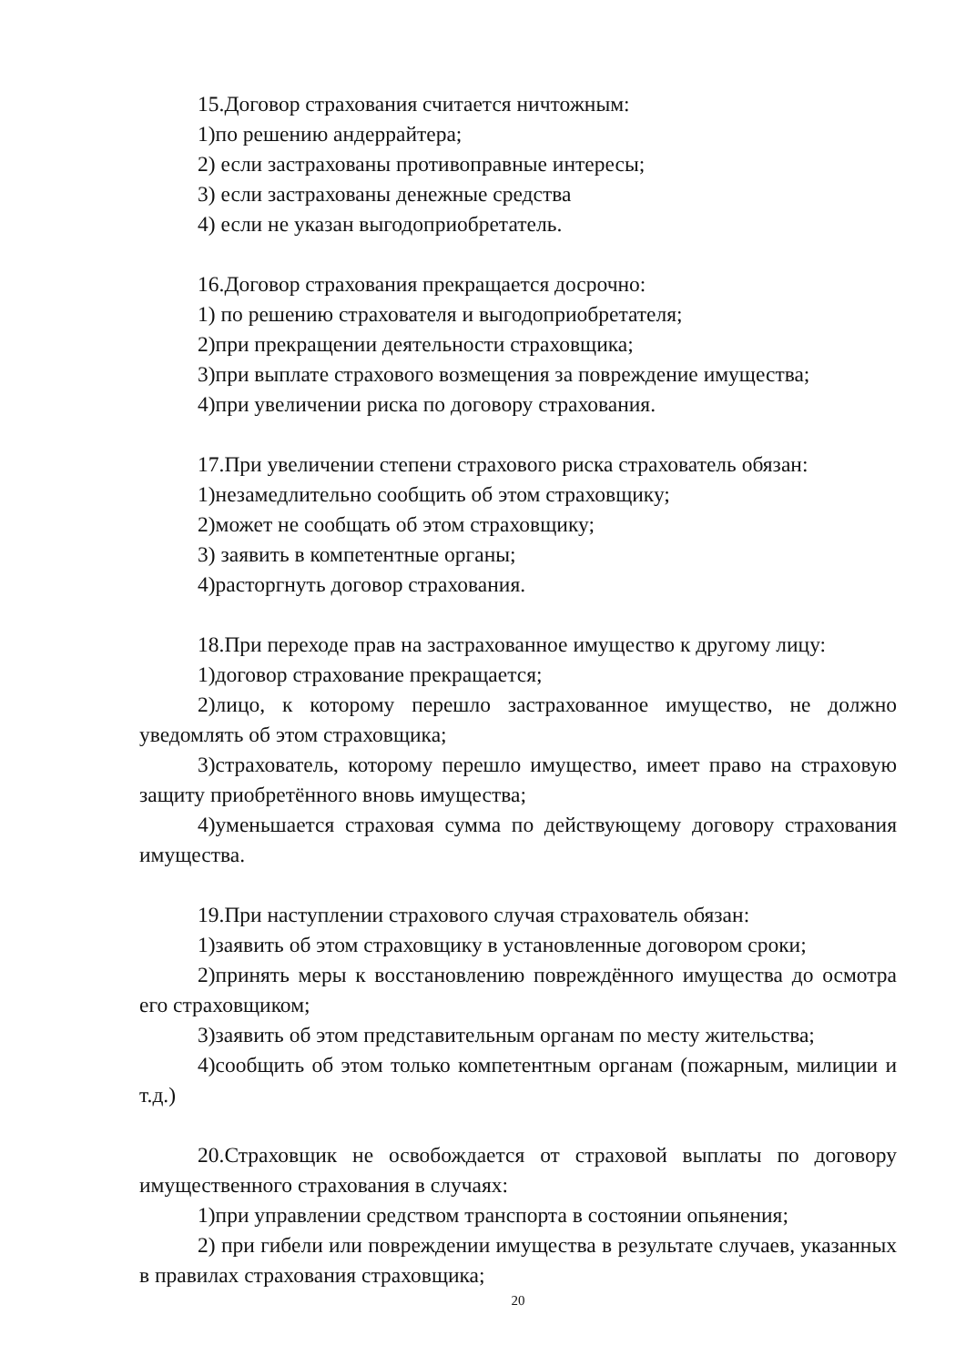15.Договор страхования считается ничтожным:
1)по решению андеррайтера;
2) если застрахованы противоправные интересы;
3) если застрахованы денежные средства
4) если не указан выгодоприобретатель.
16.Договор страхования прекращается досрочно:
1) по решению страхователя и выгодоприобретателя;
2)при прекращении деятельности страховщика;
3)при выплате страхового возмещения за повреждение имущества;
4)при увеличении риска по договору страхования.
17.При увеличении степени страхового риска страхователь обязан:
1)незамедлительно сообщить об этом страховщику;
2)может не сообщать об этом страховщику;
3) заявить в компетентные органы;
4)расторгнуть договор страхования.
18.При переходе прав на застрахованное имущество к другому лицу:
1)договор страхование прекращается;
2)лицо, к которому перешло застрахованное имущество, не должно уведомлять об этом страховщика;
3)страхователь, которому перешло имущество, имеет право на страховую защиту приобретённого вновь имущества;
4)уменьшается страховая сумма по действующему договору страхования имущества.
19.При наступлении страхового случая страхователь обязан:
1)заявить об этом страховщику в установленные договором сроки;
2)принять меры к восстановлению повреждённого имущества до осмотра его страховщиком;
3)заявить об этом представительным органам по месту жительства;
4)сообщить об этом только компетентным органам (пожарным, милиции и т.д.)
20.Страховщик не освобождается от страховой выплаты по договору имущественного страхования в случаях:
1)при управлении средством транспорта в состоянии опьянения;
2) при гибели или повреждении имущества в результате случаев, указанных в правилах страхования страховщика;
20